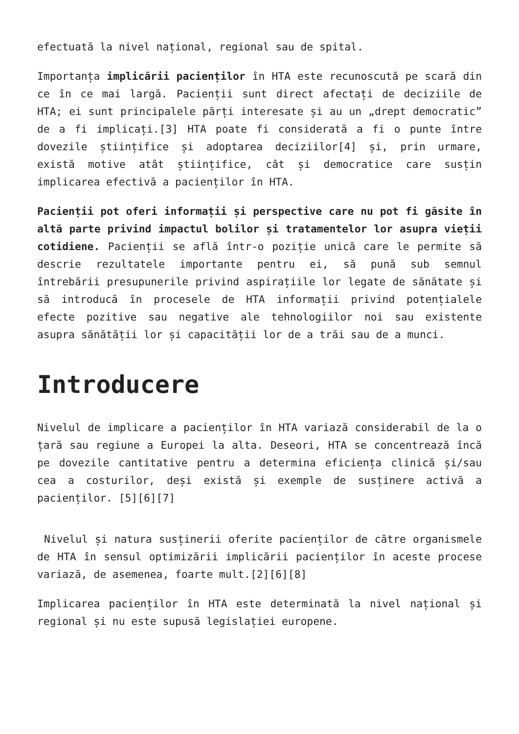efectuată la nivel național, regional sau de spital.
Importanța implicării pacienților în HTA este recunoscută pe scară din ce în ce mai largă. Pacienții sunt direct afectați de deciziile de HTA; ei sunt principalele părți interesate și au un „drept democratic” de a fi implicați.[3] HTA poate fi considerată a fi o punte între dovezile științifice și adoptarea deciziilor[4] și, prin urmare, există motive atât științifice, cât și democratice care susțin implicarea efectivă a pacienților în HTA.
Pacienții pot oferi informații și perspective care nu pot fi găsite în altă parte privind impactul bolilor și tratamentelor lor asupra vieții cotidiene. Pacienții se află într-o poziție unică care le permite să descrie rezultatele importante pentru ei, să pună sub semnul întrebării presupunerile privind aspirațiile lor legate de sănătate și să introducă în procesele de HTA informații privind potențialele efecte pozitive sau negative ale tehnologiilor noi sau existente asupra sănătății lor și capacității lor de a trăi sau de a munci.
Introducere
Nivelul de implicare a pacienților în HTA variază considerabil de la o țară sau regiune a Europei la alta. Deseori, HTA se concentrează încă pe dovezile cantitative pentru a determina eficiența clinică și/sau cea a costurilor, deși există și exemple de susținere activă a pacienților. [5][6][7]
Nivelul și natura susținerii oferite pacienților de către organismele de HTA în sensul optimizării implicării pacienților în aceste procese variază, de asemenea, foarte mult.[2][6][8]
Implicarea pacienților în HTA este determinată la nivel național și regional și nu este supusă legislației europene.